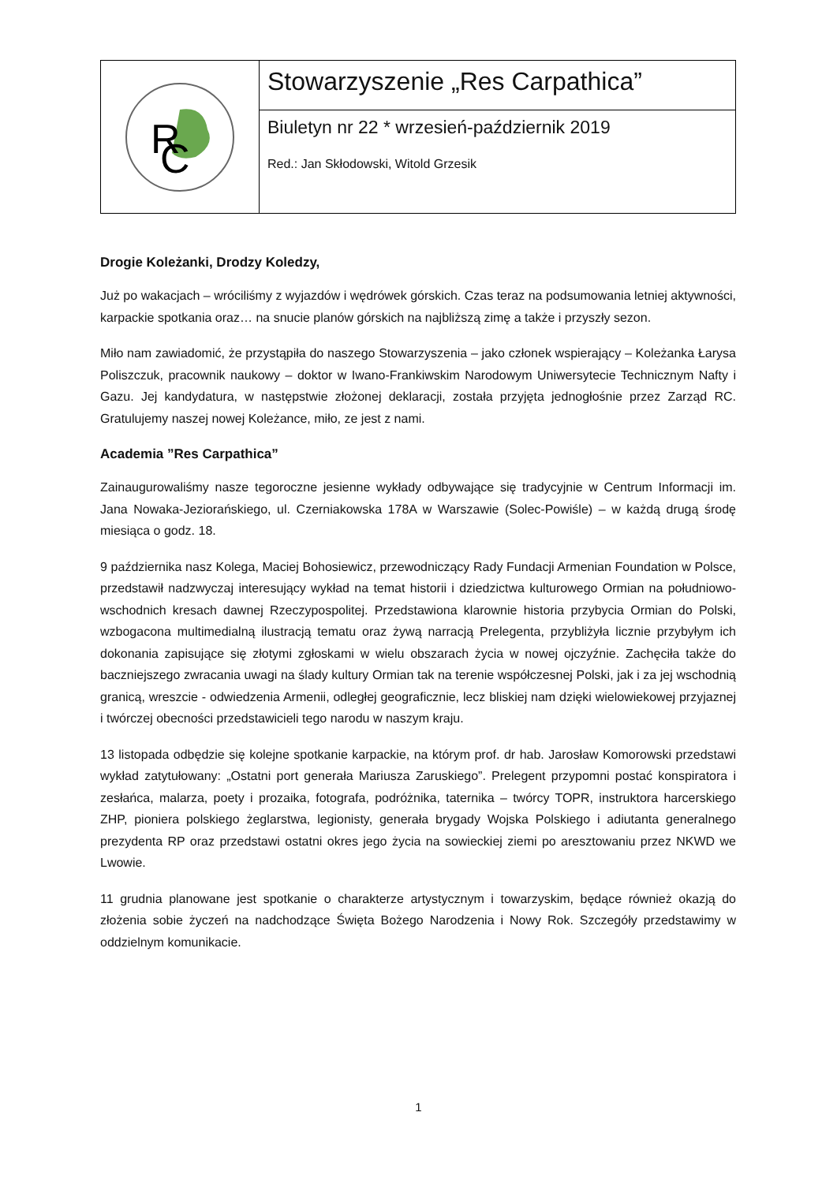R
C
Stowarzyszenie „Res Carpathica”
Biuletyn nr 22 * wrzesień-październik 2019
Red.: Jan Skłodowski, Witold Grzesik
Drogie Koleżanki, Drodzy Koledzy,
Już po wakacjach – wróciliśmy z wyjazdów i wędrówek górskich. Czas teraz na podsumowania letniej aktywności, karpackie spotkania oraz… na snucie planów górskich na najbliższą zimę a także i przyszły sezon.
Miło nam zawiadomić, że przystąpiła do naszego Stowarzyszenia – jako członek wspierający – Koleżanka Łarysa Poliszczuk, pracownik naukowy – doktor w Iwano-Frankiwskim Narodowym Uniwersytecie Technicznym Nafty i Gazu. Jej kandydatura, w następstwie złożonej deklaracji, została przyjęta jednogłośnie przez Zarząd RC. Gratulujemy naszej nowej Koleżance, miło, ze jest z nami.
Academia ”Res Carpathica”
Zainaugurowaliśmy nasze tegoroczne jesienne wykłady odbywające się tradycyjnie w Centrum Informacji im. Jana Nowaka-Jeziorańskiego, ul. Czerniakowska 178A w Warszawie (Solec-Powiśle) – w każdą drugą środę miesiąca o godz. 18.
9 października nasz Kolega, Maciej Bohosiewicz, przewodniczący Rady Fundacji Armenian Foundation w Polsce, przedstawił nadzwyczaj interesujący wykład na temat historii i dziedzictwa kulturowego Ormian na południowo-wschodnich kresach dawnej Rzeczypospolitej. Przedstawiona klarownie historia przybycia Ormian do Polski, wzbogacona multimedialną ilustracją tematu oraz żywą narracją Prelegenta, przybliżyła licznie przybyłym ich dokonania zapisujące się złotymi zgłoskami w wielu obszarach życia w nowej ojczyźnie. Zachęciła także do baczniejszego zwracania uwagi na ślady kultury Ormian tak na terenie współczesnej Polski, jak i za jej wschodnią granicą, wreszcie - odwiedzenia Armenii, odległej geograficznie, lecz bliskiej nam dzięki wielowiekowej przyjaznej i twórczej obecności przedstawicieli tego narodu w naszym kraju.
13 listopada odbędzie się kolejne spotkanie karpackie, na którym prof. dr hab. Jarosław Komorowski przedstawi wykład zatytułowany: „Ostatni port generała Mariusza Zaruskiego”. Prelegent przypomni postać konspiratora i zesłańca, malarza, poety i prozaika, fotografa, podróżnika, taternika – twórcy TOPR, instruktora harcerskiego ZHP, pioniera polskiego żeglarstwa, legionisty, generała brygady Wojska Polskiego i adiutanta generalnego prezydenta RP oraz przedstawi ostatni okres jego życia na sowieckiej ziemi po aresztowaniu przez NKWD we Lwowie.
11 grudnia planowane jest spotkanie o charakterze artystycznym i towarzyskim, będące również okazją do złożenia sobie życzeń na nadchodzące Święta Bożego Narodzenia i Nowy Rok. Szczegóły przedstawimy w oddzielnym komunikacie.
1